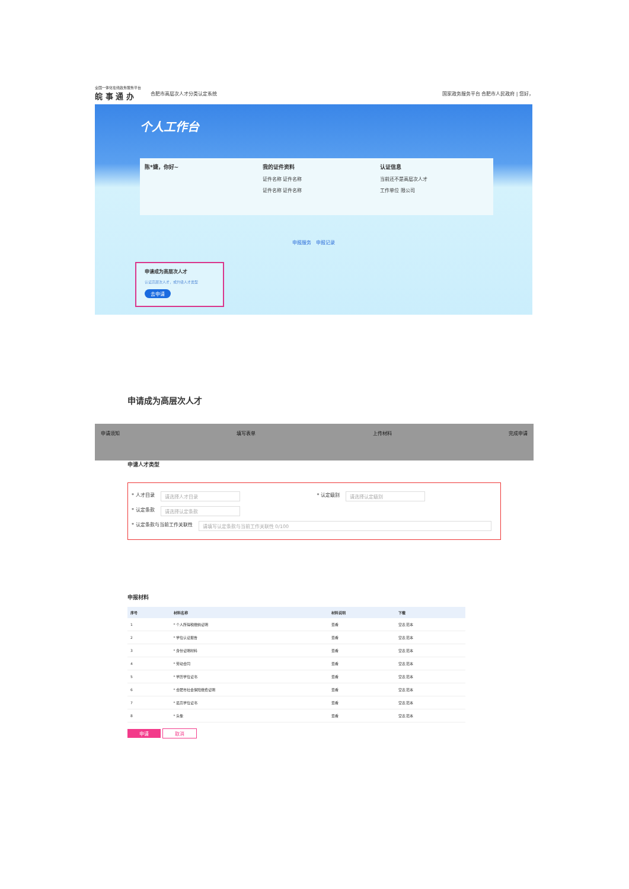全国一体化在线政务服务平台
皖 事 通 办
合肥市高层次人才分类认定系统
国家政务服务平台 合肥市人民政府 | 您好，
个人工作台
陈*婕，你好~ 我的证件资料
证件名称 证件名称
证件名称 证件名称
认证信息
当前还不是高层次人才
工作单位 限公司
申报服务 申报记录
申请成为高层次人才
认证高层次人才，或升级人才类型
去申请
申请成为高层次人才
申请须知 填写表单 上传材料 完成申请
申请人才类型
* 人才目录 请选择人才目录 * 认定级别 请选择认定级别
* 认定条款 请选择认定条款
* 认定条款与当前工作关联性 请填写认定条款与当前工作关联性 0/100
申报材料
| 序号 | 材料名称 | 材料说明 | 下载 |
| --- | --- | --- | --- |
| 1 | * 个人所得税缴纳证明 | 查看 | 空表 范本 |
| 2 | * 学位认证报告 | 查看 | 空表 范本 |
| 3 | * 身份证明材料 | 查看 | 空表 范本 |
| 4 | * 劳动合同 | 查看 | 空表 范本 |
| 5 | * 学历学位证书 | 查看 | 空表 范本 |
| 6 | * 合肥市社会保险缴费证明 | 查看 | 空表 范本 |
| 7 | * 最高学位证书 | 查看 | 空表 范本 |
| 8 | * 头像 | 查看 | 空表 范本 |
申请 取消